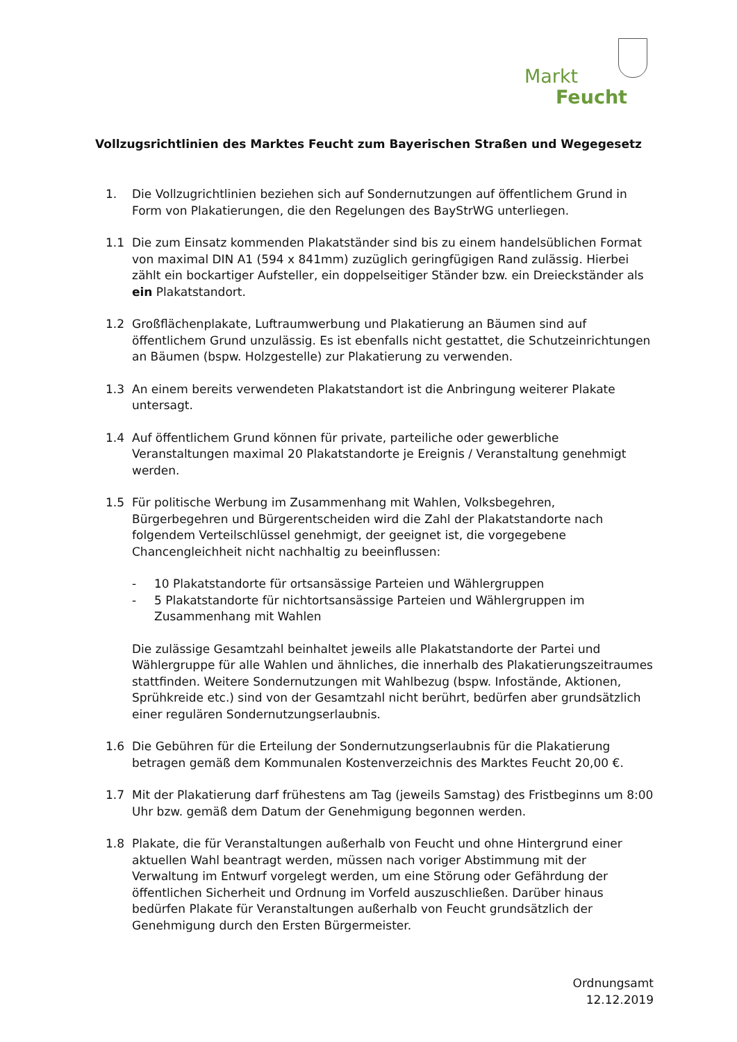Markt
Feucht
Vollzugsrichtlinien des Marktes Feucht zum Bayerischen Straßen und Wegegesetz
1. Die Vollzugrichtlinien beziehen sich auf Sondernutzungen auf öffentlichem Grund in Form von Plakatierungen, die den Regelungen des BayStrWG unterliegen.
1.1 Die zum Einsatz kommenden Plakatständer sind bis zu einem handelsüblichen Format von maximal DIN A1 (594 x 841mm) zuzüglich geringfügigen Rand zulässig. Hierbei zählt ein bockartiger Aufsteller, ein doppelseitiger Ständer bzw. ein Dreieckständer als ein Plakatstandort.
1.2 Großflächenplakate, Luftraumwerbung und Plakatierung an Bäumen sind auf öffentlichem Grund unzulässig. Es ist ebenfalls nicht gestattet, die Schutzeinrichtungen an Bäumen (bspw. Holzgestelle) zur Plakatierung zu verwenden.
1.3 An einem bereits verwendeten Plakatstandort ist die Anbringung weiterer Plakate untersagt.
1.4 Auf öffentlichem Grund können für private, parteiliche oder gewerbliche Veranstaltungen maximal 20 Plakatstandorte je Ereignis / Veranstaltung genehmigt werden.
1.5 Für politische Werbung im Zusammenhang mit Wahlen, Volksbegehren, Bürgerbegehren und Bürgerentscheiden wird die Zahl der Plakatstandorte nach folgendem Verteilschlüssel genehmigt, der geeignet ist, die vorgegebene Chancengleichheit nicht nachhaltig zu beeinflussen:
- 10 Plakatstandorte für ortsansässige Parteien und Wählergruppen
- 5 Plakatstandorte für nichtortsansässige Parteien und Wählergruppen im Zusammenhang mit Wahlen
Die zulässige Gesamtzahl beinhaltet jeweils alle Plakatstandorte der Partei und Wählergruppe für alle Wahlen und ähnliches, die innerhalb des Plakatierungszeitraumes stattfinden. Weitere Sondernutzungen mit Wahlbezug (bspw. Infostände, Aktionen, Sprühkreide etc.) sind von der Gesamtzahl nicht berührt, bedürfen aber grundsätzlich einer regulären Sondernutzungserlaubnis.
1.6 Die Gebühren für die Erteilung der Sondernutzungserlaubnis für die Plakatierung betragen gemäß dem Kommunalen Kostenverzeichnis des Marktes Feucht 20,00 €.
1.7 Mit der Plakatierung darf frühestens am Tag (jeweils Samstag) des Fristbeginns um 8:00 Uhr bzw. gemäß dem Datum der Genehmigung begonnen werden.
1.8 Plakate, die für Veranstaltungen außerhalb von Feucht und ohne Hintergrund einer aktuellen Wahl beantragt werden, müssen nach voriger Abstimmung mit der Verwaltung im Entwurf vorgelegt werden, um eine Störung oder Gefährdung der öffentlichen Sicherheit und Ordnung im Vorfeld auszuschließen. Darüber hinaus bedürfen Plakate für Veranstaltungen außerhalb von Feucht grundsätzlich der Genehmigung durch den Ersten Bürgermeister.
Ordnungsamt
12.12.2019